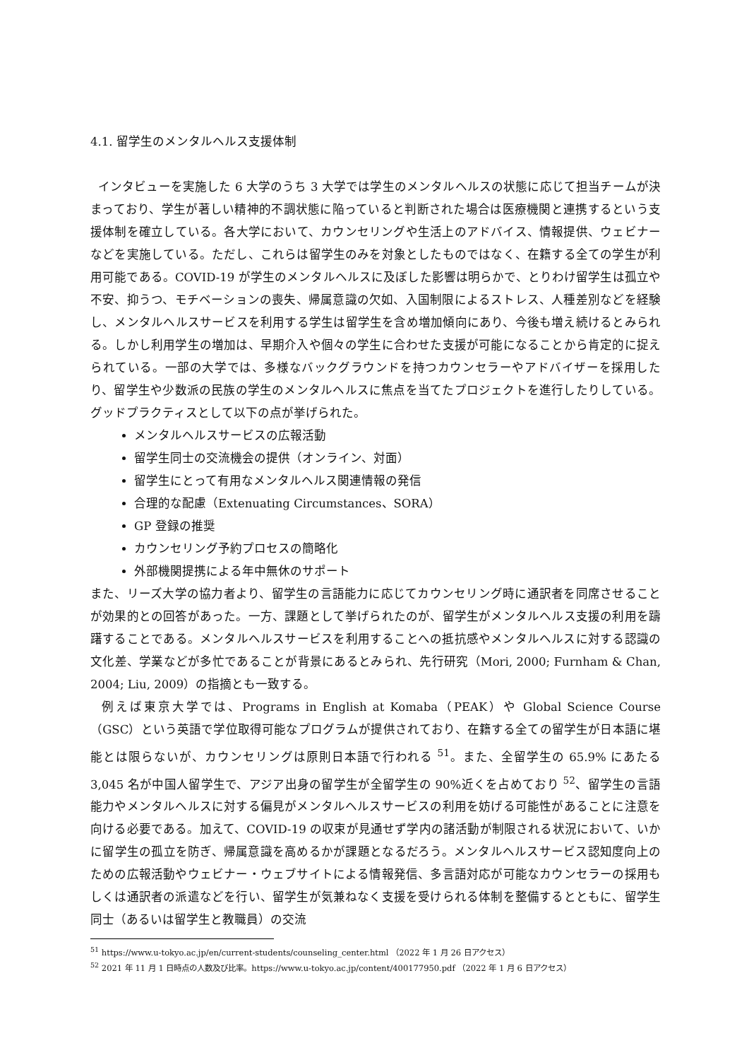4.1. 留学生のメンタルヘルス支援体制
インタビューを実施した 6 大学のうち 3 大学では学生のメンタルヘルスの状態に応じて担当チームが決まっており、学生が著しい精神的不調状態に陥っていると判断された場合は医療機関と連携するという支援体制を確立している。各大学において、カウンセリングや生活上のアドバイス、情報提供、ウェビナーなどを実施している。ただし、これらは留学生のみを対象としたものではなく、在籍する全ての学生が利用可能である。COVID-19 が学生のメンタルヘルスに及ぼした影響は明らかで、とりわけ留学生は孤立や不安、抑うつ、モチベーションの喪失、帰属意識の欠如、入国制限によるストレス、人種差別などを経験し、メンタルヘルスサービスを利用する学生は留学生を含め増加傾向にあり、今後も増え続けるとみられる。しかし利用学生の増加は、早期介入や個々の学生に合わせた支援が可能になることから肯定的に捉えられている。一部の大学では、多様なバックグラウンドを持つカウンセラーやアドバイザーを採用したり、留学生や少数派の民族の学生のメンタルヘルスに焦点を当てたプロジェクトを進行したりしている。グッドプラクティスとして以下の点が挙げられた。
メンタルヘルスサービスの広報活動
留学生同士の交流機会の提供（オンライン、対面）
留学生にとって有用なメンタルヘルス関連情報の発信
合理的な配慮（Extenuating Circumstances、SORA）
GP 登録の推奨
カウンセリング予約プロセスの簡略化
外部機関提携による年中無休のサポート
また、リーズ大学の協力者より、留学生の言語能力に応じてカウンセリング時に通訳者を同席させることが効果的との回答があった。一方、課題として挙げられたのが、留学生がメンタルヘルス支援の利用を躊躇することである。メンタルヘルスサービスを利用することへの抵抗感やメンタルヘルスに対する認識の文化差、学業などが多忙であることが背景にあるとみられ、先行研究（Mori, 2000; Furnham & Chan, 2004; Liu, 2009）の指摘とも一致する。
例えば東京大学では、Programs in English at Komaba（PEAK）や Global Science Course（GSC）という英語で学位取得可能なプログラムが提供されており、在籍する全ての留学生が日本語に堪能とは限らないが、カウンセリングは原則日本語で行われる <sup>51</sup>。また、全留学生の 65.9% にあたる 3,045 名が中国人留学生で、アジア出身の留学生が全留学生の 90%近くを占めており <sup>52</sup>、留学生の言語能力やメンタルヘルスに対する偏見がメンタルヘルスサービスの利用を妨げる可能性があることに注意を向ける必要である。加えて、COVID-19 の収束が見通せず学内の諸活動が制限される状況において、いかに留学生の孤立を防ぎ、帰属意識を高めるかが課題となるだろう。メンタルヘルスサービス認知度向上のための広報活動やウェビナー・ウェブサイトによる情報発信、多言語対応が可能なカウンセラーの採用もしくは通訳者の派遣などを行い、留学生が気兼ねなく支援を受けられる体制を整備するとともに、留学生同士（あるいは留学生と教職員）の交流
<sup>51</sup> https://www.u-tokyo.ac.jp/en/current-students/counseling_center.html （2022 年 1 月 26 日アクセス）
<sup>52</sup> 2021 年 11 月 1 日時点の人数及び比率。https://www.u-tokyo.ac.jp/content/400177950.pdf （2022 年 1 月 6 日アクセス）